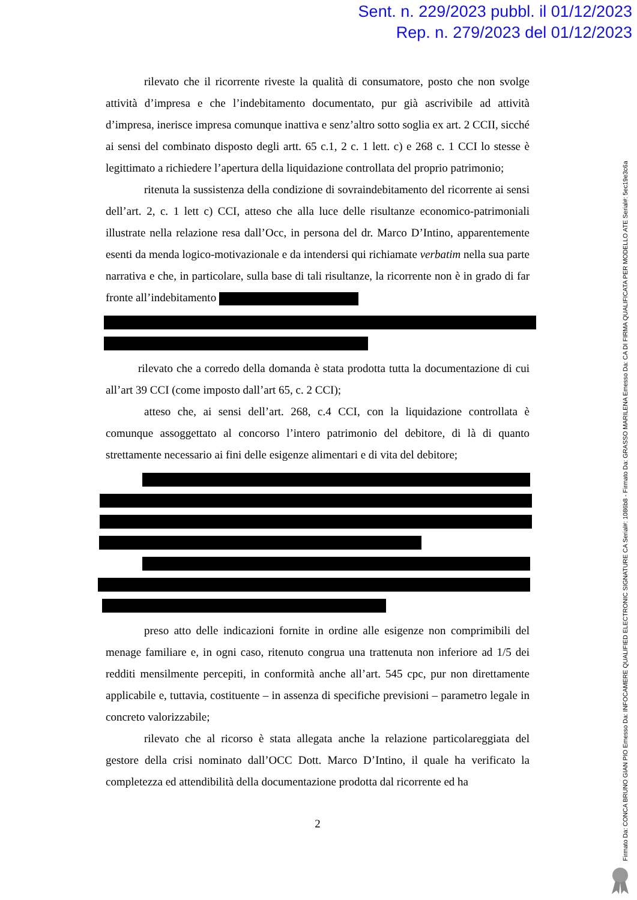Sent. n. 229/2023 pubbl. il 01/12/2023
Rep. n. 279/2023 del 01/12/2023
Firmato Da: CONCA BRUNO GIAN PIO Emesso Da: INFOCAMERE QUALIFIED ELECTRONIC SIGNATURE CA Serial#: 1086b8 - Firmato Da: GRASSO MARILENA Emesso Da: CA DI FIRMA QUALIFICATA PER MODELLO ATE Serial#: 5ec19e3c6a
rilevato che il ricorrente riveste la qualità di consumatore, posto che non svolge attività d’impresa e che l’indebitamento documentato, pur già ascrivibile ad attività d’impresa, inerisce impresa comunque inattiva e senz’altro sotto soglia ex art. 2 CCII, sicché ai sensi del combinato disposto degli artt. 65 c.1, 2 c. 1 lett. c) e 268 c. 1 CCI lo stesse è legittimato a richiedere l’apertura della liquidazione controllata del proprio patrimonio;
ritenuta la sussistenza della condizione di sovraindebitamento del ricorrente ai sensi dell’art. 2, c. 1 lett c) CCI, atteso che alla luce delle risultanze economico-patrimoniali illustrate nella relazione resa dall’Occ, in persona del dr. Marco D’Intino, apparentemente esenti da menda logico-motivazionale e da intendersi qui richiamate verbatim nella sua parte narrativa e che, in particolare, sulla base di tali risultanze, la ricorrente non è in grado di far fronte all’indebitamento
rilevato che a corredo della domanda è stata prodotta tutta la documentazione di cui all’art 39 CCI (come imposto dall’art 65, c. 2 CCI);
atteso che, ai sensi dell’art. 268, c.4 CCI, con la liquidazione controllata è comunque assoggettato al concorso l’intero patrimonio del debitore, di là di quanto strettamente necessario ai fini delle esigenze alimentari e di vita del debitore;
preso atto delle indicazioni fornite in ordine alle esigenze non comprimibili del menage familiare e, in ogni caso, ritenuto congrua una trattenuta non inferiore ad 1/5 dei redditi mensilmente percepiti, in conformità anche all’art. 545 cpc, pur non direttamente applicabile e, tuttavia, costituente – in assenza di specifiche previsioni – parametro legale in concreto valorizzabile;
rilevato che al ricorso è stata allegata anche la relazione particolareggiata del gestore della crisi nominato dall’OCC Dott. Marco D’Intino, il quale ha verificato la completezza ed attendibilità della documentazione prodotta dal ricorrente ed ha
2